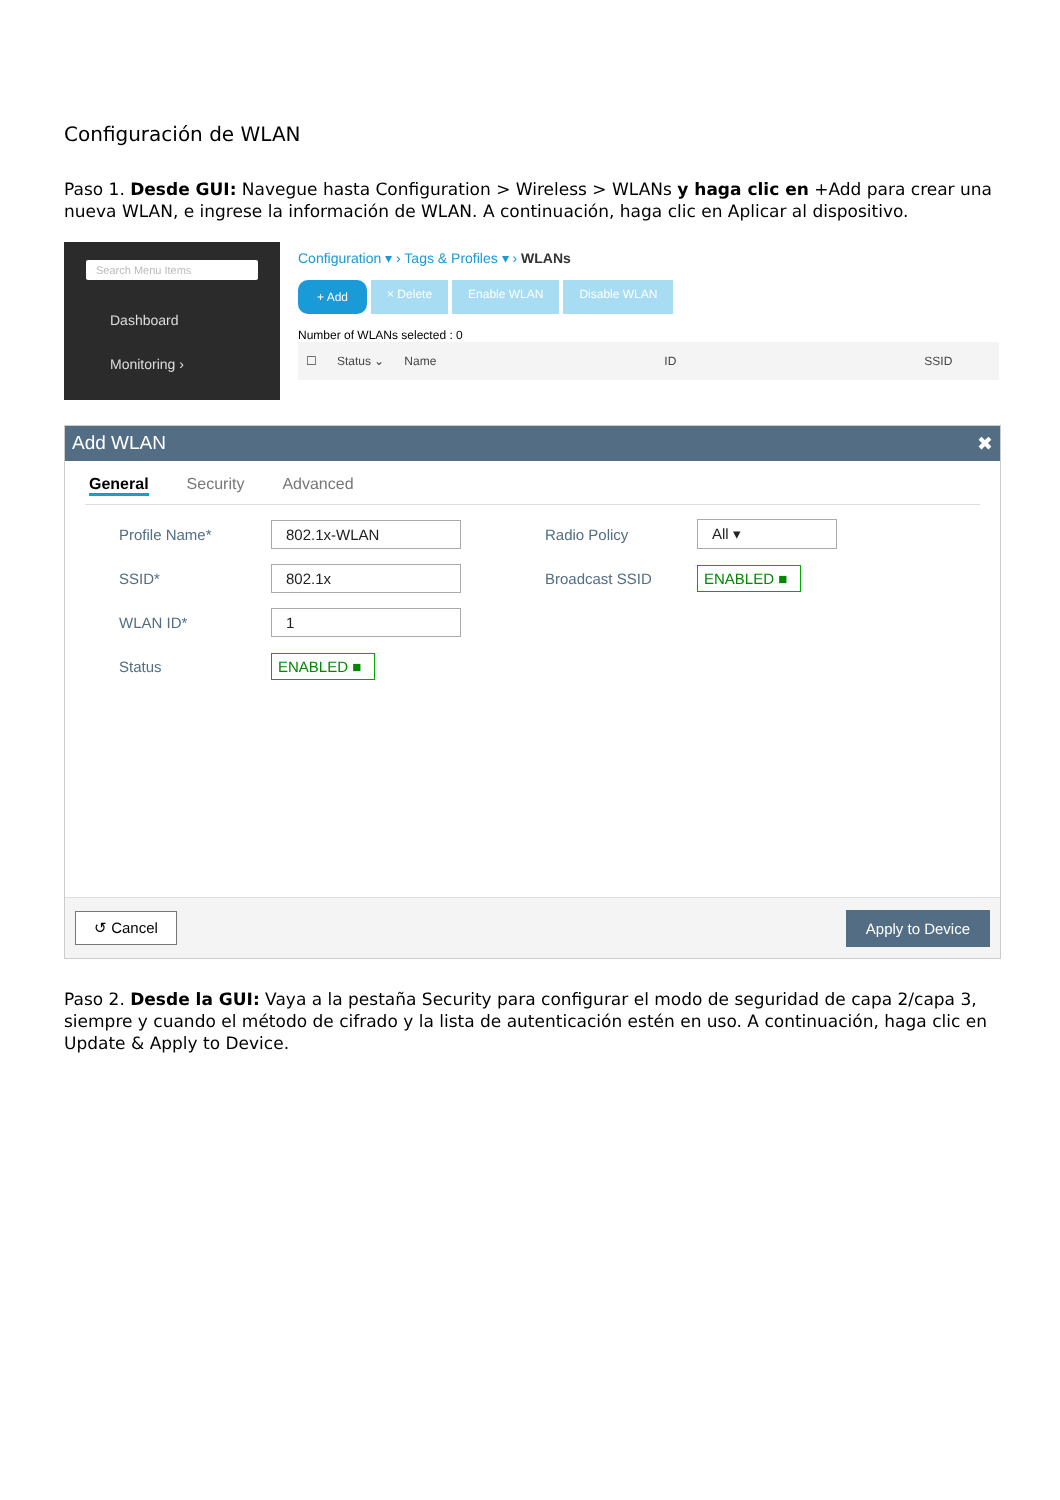Configuración de WLAN
Paso 1. Desde GUI: Navegue hasta Configuration > Wireless > WLANs y haga clic en +Add para crear una nueva WLAN, e ingrese la información de WLAN. A continuación, haga clic en Aplicar al dispositivo.
Search Menu Items
Dashboard
Monitoring ›
Configuration ▾ › Tags & Profiles ▾ › WLANs
+ Add × Delete Enable WLAN Disable WLAN
Number of WLANs selected : 0
☐ Status ⌄ Name ID SSID
Add WLAN ✖
General Security Advanced
Profile Name* 802.1x-WLAN Radio Policy All ▾
SSID* 802.1x Broadcast SSID ENABLED ■
WLAN ID* 1
Status ENABLED ■
↺ Cancel Apply to Device
Paso 2. Desde la GUI: Vaya a la pestaña Security para configurar el modo de seguridad de capa 2/capa 3, siempre y cuando el método de cifrado y la lista de autenticación estén en uso. A continuación, haga clic en Update & Apply to Device.